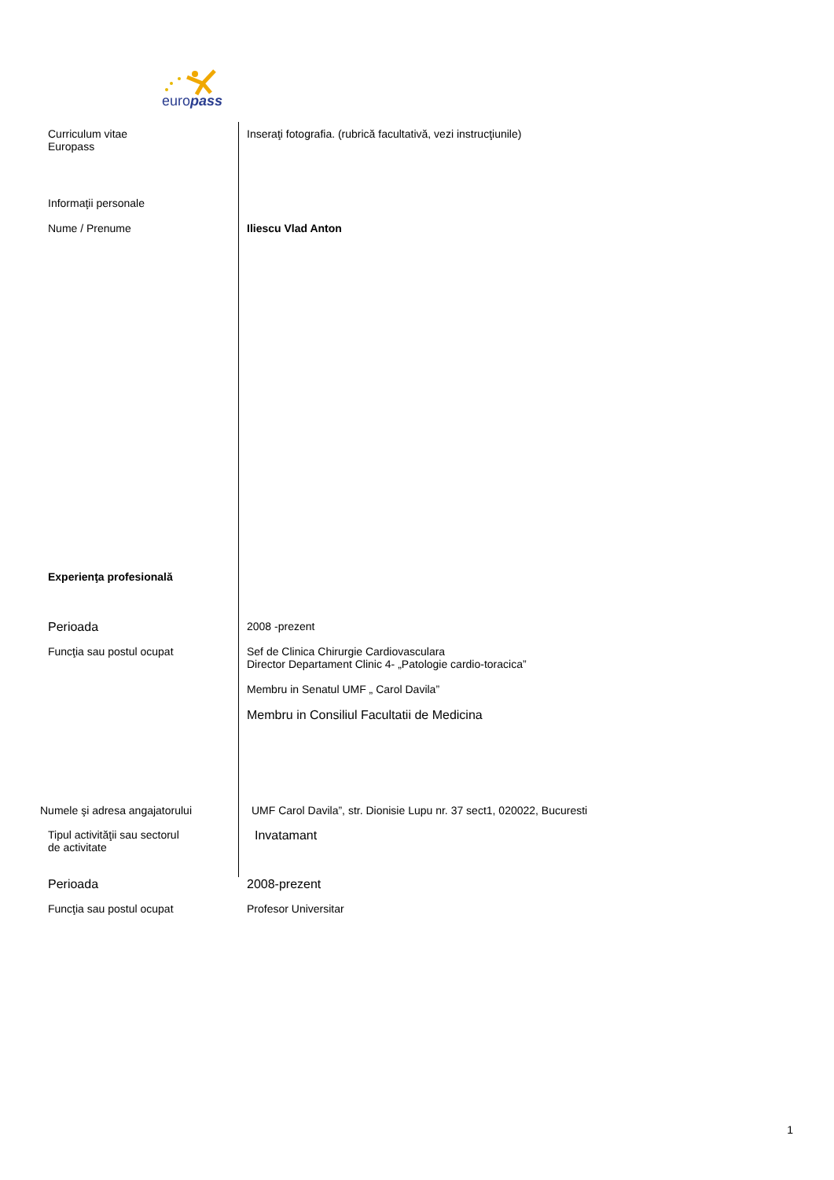europass
Curriculum vitae
Europass
Inseraţi fotografia. (rubrică facultativă, vezi instrucţiunile)
Informaţii personale
Nume / Prenume Iliescu Vlad Anton
Experienţa profesională
Perioada 2008 -prezent
Funcţia sau postul ocupat Sef de Clinica Chirurgie Cardiovasculara
Director Departament Clinic 4- „Patologie cardio-toracica”
Membru in Senatul UMF „ Carol Davila”
Membru in Consiliul Facultatii de Medicina
Numele şi adresa angajatorului UMF Carol Davila”, str. Dionisie Lupu nr. 37 sect1, 020022, Bucuresti
Tipul activităţii sau sectorul
de activitate
Invatamant
Perioada 2008-prezent
Funcţia sau postul ocupat Profesor Universitar
1